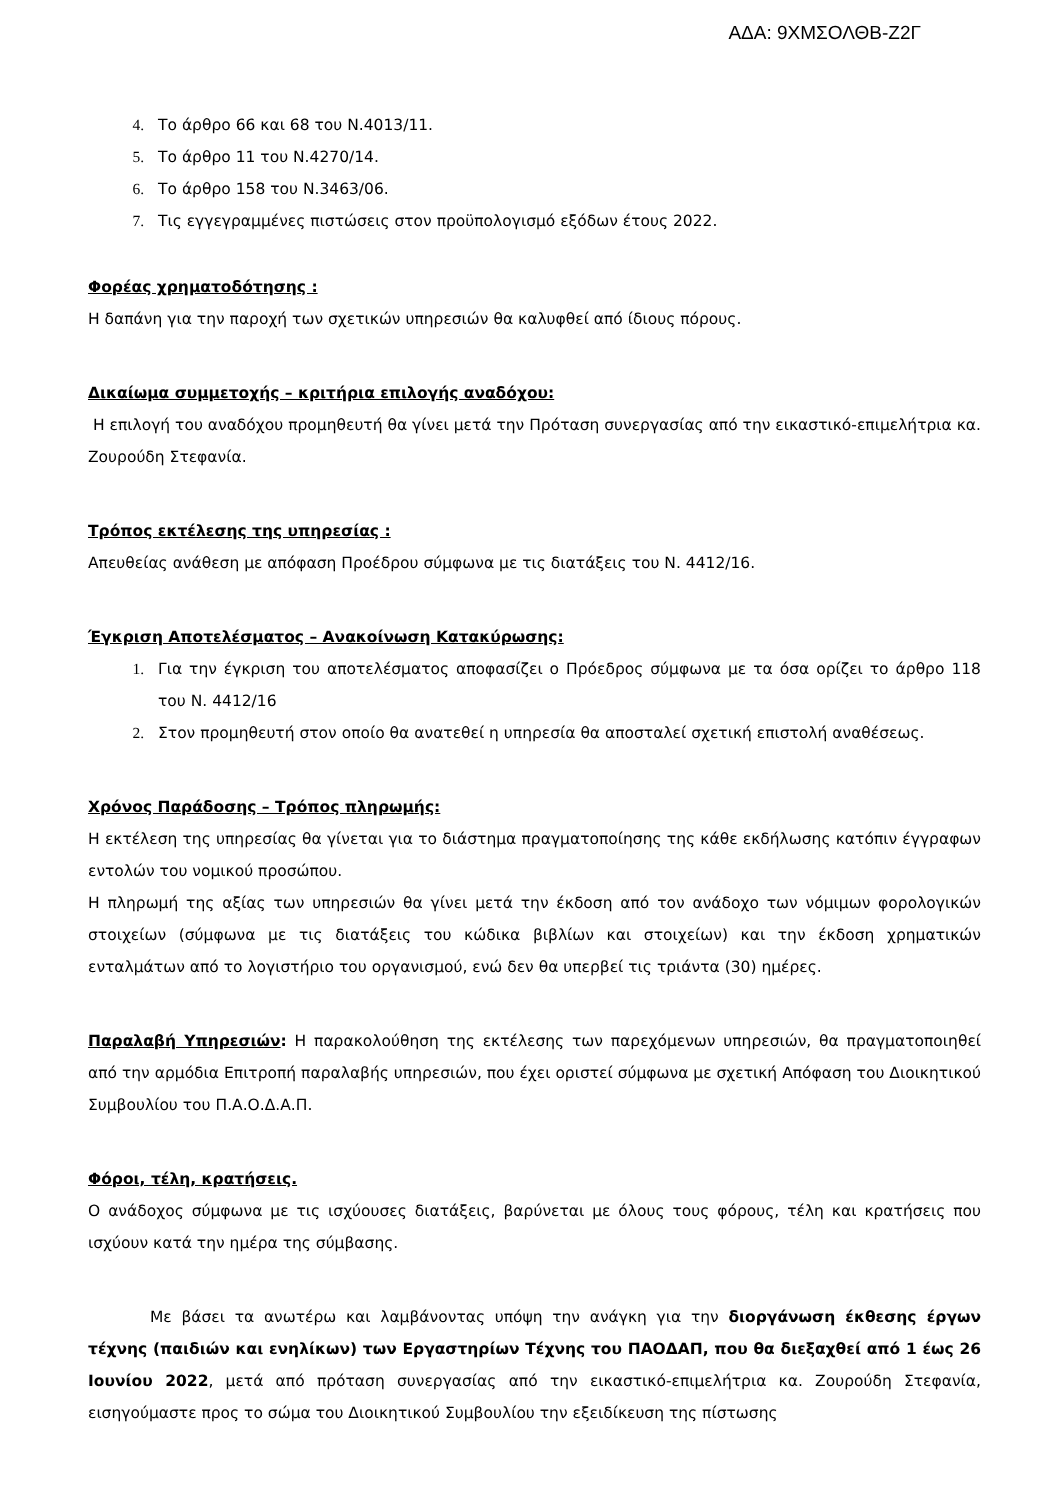ΑΔΑ: 9ΧΜΣΟΛΘΒ-Ζ2Γ
Το άρθρο 66 και 68 του Ν.4013/11.
Το άρθρο 11 του Ν.4270/14.
Το άρθρο 158 του Ν.3463/06.
Τις εγγεγραμμένες πιστώσεις στον προϋπολογισμό εξόδων έτους 2022.
Φορέας χρηματοδότησης :
Η δαπάνη για την παροχή των σχετικών υπηρεσιών θα καλυφθεί από ίδιους πόρους.
Δικαίωμα συμμετοχής – κριτήρια επιλογής αναδόχου:
Η επιλογή του αναδόχου προμηθευτή θα γίνει μετά την Πρόταση συνεργασίας από την εικαστικό-επιμελήτρια κα. Ζουρούδη Στεφανία.
Τρόπος εκτέλεσης της υπηρεσίας :
Απευθείας ανάθεση με απόφαση Προέδρου σύμφωνα με τις διατάξεις του Ν. 4412/16.
Έγκριση Αποτελέσματος – Ανακοίνωση Κατακύρωσης:
Για την έγκριση του αποτελέσματος αποφασίζει ο Πρόεδρος σύμφωνα με τα όσα ορίζει το άρθρο 118 του Ν. 4412/16
Στον προμηθευτή στον οποίο θα ανατεθεί η υπηρεσία θα αποσταλεί σχετική επιστολή αναθέσεως.
Χρόνος Παράδοσης – Τρόπος πληρωμής:
Η εκτέλεση της υπηρεσίας θα γίνεται για το διάστημα πραγματοποίησης της κάθε εκδήλωσης κατόπιν έγγραφων εντολών του νομικού προσώπου.
Η πληρωμή της αξίας των υπηρεσιών θα γίνει μετά την έκδοση από τον ανάδοχο των νόμιμων φορολογικών στοιχείων (σύμφωνα με τις διατάξεις του κώδικα βιβλίων και στοιχείων) και την έκδοση χρηματικών ενταλμάτων από το λογιστήριο του οργανισμού, ενώ δεν θα υπερβεί τις τριάντα (30) ημέρες.
Παραλαβή Υπηρεσιών: Η παρακολούθηση της εκτέλεσης των παρεχόμενων υπηρεσιών, θα πραγματοποιηθεί από την αρμόδια Επιτροπή παραλαβής υπηρεσιών, που έχει οριστεί σύμφωνα με σχετική Απόφαση του Διοικητικού Συμβουλίου του Π.Α.Ο.Δ.Α.Π.
Φόροι, τέλη, κρατήσεις.
Ο ανάδοχος σύμφωνα με τις ισχύουσες διατάξεις, βαρύνεται με όλους τους φόρους, τέλη και κρατήσεις που ισχύουν κατά την ημέρα της σύμβασης.
Με βάσει τα ανωτέρω και λαμβάνοντας υπόψη την ανάγκη για την διοργάνωση έκθεσης έργων τέχνης (παιδιών και ενηλίκων) των Εργαστηρίων Τέχνης του ΠΑΟΔΑΠ, που θα διεξαχθεί από 1 έως 26 Ιουνίου 2022, μετά από πρόταση συνεργασίας από την εικαστικό-επιμελήτρια κα. Ζουρούδη Στεφανία, εισηγούμαστε προς το σώμα του Διοικητικού Συμβουλίου την εξειδίκευση της πίστωσης